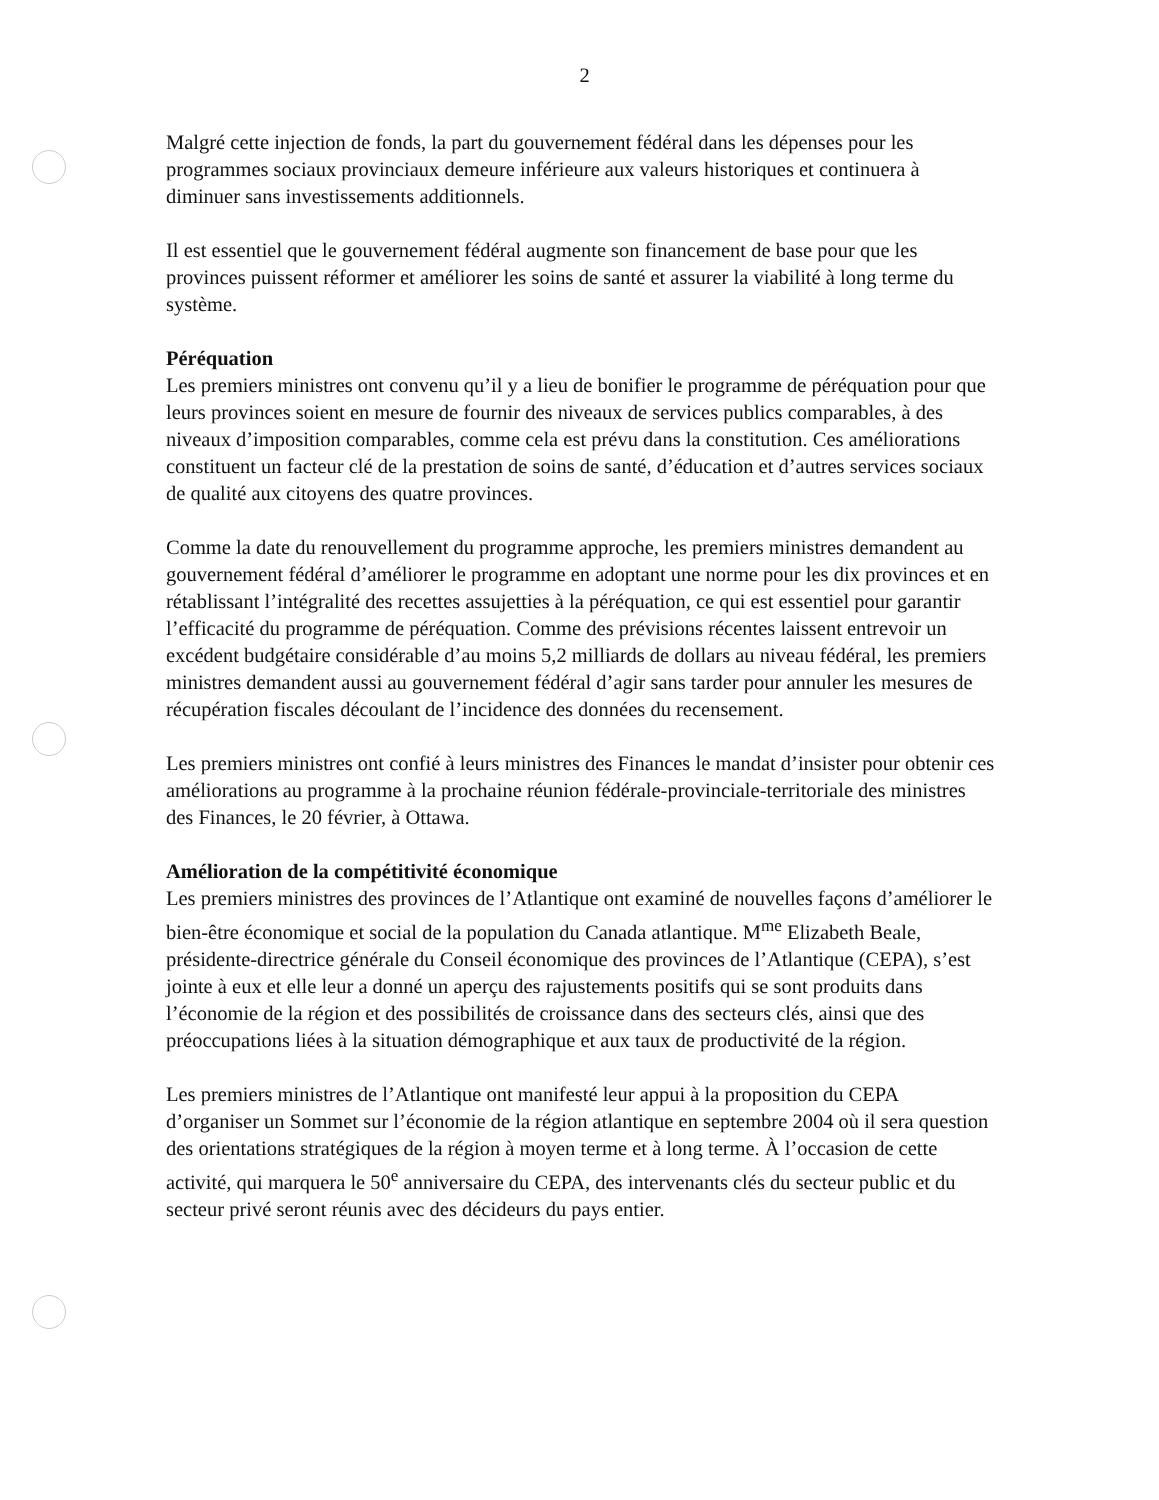2
Malgré cette injection de fonds, la part du gouvernement fédéral dans les dépenses pour les programmes sociaux provinciaux demeure inférieure aux valeurs historiques et continuera à diminuer sans investissements additionnels.
Il est essentiel que le gouvernement fédéral augmente son financement de base pour que les provinces puissent réformer et améliorer les soins de santé et assurer la viabilité à long terme du système.
Péréquation
Les premiers ministres ont convenu qu’il y a lieu de bonifier le programme de péréquation pour que leurs provinces soient en mesure de fournir des niveaux de services publics comparables, à des niveaux d’imposition comparables, comme cela est prévu dans la constitution. Ces améliorations constituent un facteur clé de la prestation de soins de santé, d’éducation et d’autres services sociaux de qualité aux citoyens des quatre provinces.
Comme la date du renouvellement du programme approche, les premiers ministres demandent au gouvernement fédéral d’améliorer le programme en adoptant une norme pour les dix provinces et en rétablissant l’intégralité des recettes assujetties à la péréquation, ce qui est essentiel pour garantir l’efficacité du programme de péréquation. Comme des prévisions récentes laissent entrevoir un excédent budgétaire considérable d’au moins 5,2 milliards de dollars au niveau fédéral, les premiers ministres demandent aussi au gouvernement fédéral d’agir sans tarder pour annuler les mesures de récupération fiscales découlant de l’incidence des données du recensement.
Les premiers ministres ont confié à leurs ministres des Finances le mandat d’insister pour obtenir ces améliorations au programme à la prochaine réunion fédérale-provinciale-territoriale des ministres des Finances, le 20 février, à Ottawa.
Amélioration de la compétitivité économique
Les premiers ministres des provinces de l’Atlantique ont examiné de nouvelles façons d’améliorer le bien-être économique et social de la population du Canada atlantique. M<sup>me</sup> Elizabeth Beale, présidente-directrice générale du Conseil économique des provinces de l’Atlantique (CEPA), s’est jointe à eux et elle leur a donné un aperçu des rajustements positifs qui se sont produits dans l’économie de la région et des possibilités de croissance dans des secteurs clés, ainsi que des préoccupations liées à la situation démographique et aux taux de productivité de la région.
Les premiers ministres de l’Atlantique ont manifesté leur appui à la proposition du CEPA d’organiser un Sommet sur l’économie de la région atlantique en septembre 2004 où il sera question des orientations stratégiques de la région à moyen terme et à long terme. À l’occasion de cette activité, qui marquera le 50<sup>e</sup> anniversaire du CEPA, des intervenants clés du secteur public et du secteur privé seront réunis avec des décideurs du pays entier.